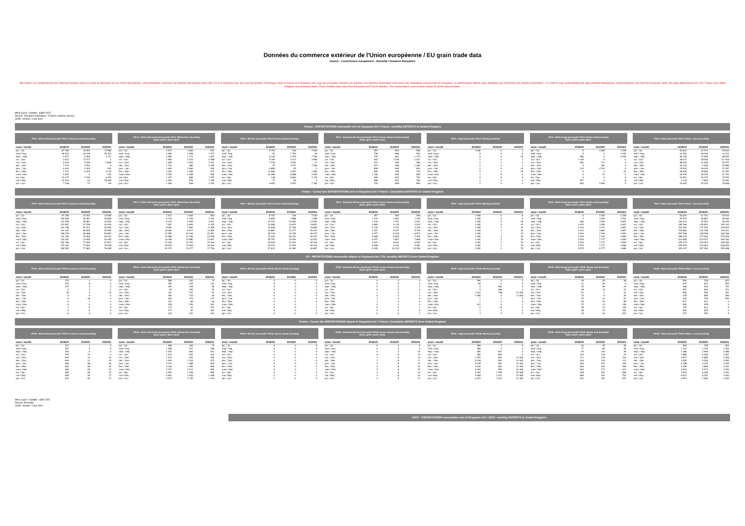Données du commerce extérieur de l'Union européenne / EU grain trade data
Source : Commission européenne - Eurostat / Douanes françaises
Afin d'aider à la compréhension des données fournies suite à la sortie du Royaume-Uni de l'Union Européenne, sont présentées ci-dessous les données d'échanges entre l'UE (27) et le Royaume-Uni, ainsi que les données d'échanges entre la France et le Royaume-Uni, pour les principales céréales (en volume). Ces données mensuelles sont issues des statistiques européennes et françaises. La nomenclature utilisée reste identique pour l'ensemble des données présentées. // In order to help understanding the data provided following the United Kingdom's exit from the European Union, the trade data between EU (27), France and United Kingdom are presented below. These monthly data come from European and French statistics. The nomenclature used remains similar for all the data provided.
Mise à jour / Update : juillet 2021
Source: Douanes françaises / French customs service
Unité : tonnes / Unit: tons
France : EXPORTATIONS mensuelle vers le Royaume-Uni / France: monthly EXPORTS to United Kingdom
| FR-X : Blé tendre (mensuel) / FR-X: Common wheat (monthly) | | | |
| --- | --- | --- | --- |
| mois / month | 2018/19 | 2019/20 | 2020/21 |
| juil. / Jul. | 67 199 | 15 263 | 14 580 |
| août / Aug. | 39 619 | 18 118 | 25 303 |
| sept. / Sep. | 5 677 | 6 300 | 4 117 |
| oct. / Oct. | 3 412 | 17 577 | 1 |
| nov. / Nov. | 9 253 | 5 533 | 6 695 |
| déc. / Dec. | 7 274 | 3 292 | 0 |
| janv. / Jan. | 6 944 | 2 403 | 201 |
| févr. / Feb. | 2 774 | 6 423 | 3 134 |
| mars / Mar. | 3 507 | 0 | 152 |
| avr. / Apr. | 10 127 | 2 100 | 3 425 |
| mai / May | 21 323 | 53 | 18 399 |
| juin / Jun. | 7 448 | 21 | 93 |
| FR-X : Farine blé tendre (mensuel) / FR-X: Wheat flour (monthly) équiv. grain / grain equiv. | | | |
| --- | --- | --- | --- |
| mois / month | 2018/19 | 2019/20 | 2020/21 |
| juil. / Jul. | 1 917 | 1 600 | 954 |
| août / Aug. | 1 826 | 1 508 | 1 227 |
| sept. / Sep. | 1 699 | 1 712 | 1 467 |
| oct. / Oct. | 1 965 | 1 073 | 2 508 |
| nov. / Nov. | 1 648 | 1 004 | 3 241 |
| déc. / Dec. | 1 710 | 980 | 2 435 |
| janv. / Jan. | 1 690 | 1 669 | 530 |
| févr. / Feb. | 1 633 | 1 050 | 577 |
| mars / Mar. | 2 250 | 1 489 | 969 |
| avr. / Apr. | 1 197 | 866 | 1 257 |
| mai / May | 1 578 | 878 | 1 180 |
| juin / Jun. | 1 260 | 848 | 1 375 |
| FR-X : Blé dur (mensuel) / FR-X: Durum wheat (monthly) | | | |
| --- | --- | --- | --- |
| mois / month | 2018/19 | 2019/20 | 2020/21 |
| juil. / Jul. | 6 753 | 106 | 7 032 |
| août / Aug. | 53 | 7 782 | 26 |
| sept. / Sep. | 4 105 | 2 379 | 7 783 |
| oct. / Oct. | 3 169 | 3 413 | 3 996 |
| nov. / Nov. | 7 726 | 4 032 | 47 |
| déc. / Dec. | 79 | 4 471 | 7 283 |
| janv. / Jan. | 3 859 | 52 | 0 |
| févr. / Feb. | 11 683 | 4 002 | 4 280 |
| mars / Mar. | 16 368 | 8 088 | 4 400 |
| avr. / Apr. | 138 | 6 684 | 4 176 |
| mai / May | 77 | 29 | 0 |
| juin / Jun. | 3 600 | 3 267 | 7 794 |
| FR-X : Semoule blé dur (mensuel) / FR-X: Durum wheat meal (monthly) équiv. grain / grain equiv. | | | |
| --- | --- | --- | --- |
| mois / month | 2018/19 | 2019/20 | 2020/21 |
| juil. / Jul. | 657 | 820 | 556 |
| août / Aug. | 758 | 880 | 593 |
| sept. / Sep. | 725 | 891 | 1 173 |
| oct. / Oct. | 843 | 1 335 | 1 221 |
| nov. / Nov. | 757 | 625 | 936 |
| déc. / Dec. | 571 | 596 | 1 284 |
| janv. / Jan. | 656 | 846 | 810 |
| févr. / Feb. | 660 | 769 | 720 |
| mars / Mar. | 1 108 | 845 | 605 |
| avr. / Apr. | 650 | 815 | 734 |
| mai / May | 858 | 691 | 749 |
| juin / Jun. | 720 | 800 | 960 |
| FR-X : Orge (mensuel) / FR-X: Barley (monthly) | | | |
| --- | --- | --- | --- |
| mois / month | 2018/19 | 2019/20 | 2020/21 |
| juil. / Jul. | 4 180 | 0 | 0 |
| août / Aug. | 0 | 0 | 0 |
| sept. / Sep. | 0 | 0 | 29 |
| oct. / Oct. | 0 | 0 | 1 |
| nov. / Nov. | 0 | 1 | 0 |
| déc. / Dec. | 0 | 0 | 1 |
| janv. / Jan. | 0 | 0 | 15 |
| févr. / Feb. | 0 | 1 | 32 |
| mars / Mar. | 1 | 0 | 0 |
| avr. / Apr. | 0 | 0 | 0 |
| mai / May | 1 | 0 | 0 |
| juin / Jun. | 0 | 0 | 0 |
| FR-X : Malt d'orge (mensuel) / FR-X: Barley malt (monthly) équiv. grain / grain equiv. | | | |
| --- | --- | --- | --- |
| mois / month | 2018/19 | 2019/20 | 2020/21 |
| juil. / Jul. | 0 | 4 200 | 1 228 |
| août / Aug. | 0 | 0 | 1 032 |
| sept. / Sep. | 466 | 0 | 2 406 |
| oct. / Oct. | 1 156 | 0 | 0 |
| nov. / Nov. | 482 | 171 | 0 |
| déc. / Dec. | 0 | 491 | 0 |
| janv. / Jan. | 412 | 2 241 | 0 |
| févr. / Feb. | 0 | 0 | 22 |
| mars / Mar. | 0 | 74 | 0 |
| avr. / Apr. | 0 | 0 | 0 |
| mai / May | 457 | 0 | 8 |
| juin / Jun. | 602 | 2 600 | 0 |
| FR-X : Maïs (mensuel) / FR-X: Maize - Corn (monthly) | | | |
| --- | --- | --- | --- |
| mois / month | 2018/19 | 2019/20 | 2020/21 |
| juil. / Jul. | 53 623 | 21 701 | 25 542 |
| août / Aug. | 44 351 | 18 196 | 14 122 |
| sept. / Sep. | 36 239 | 27 656 | 38 535 |
| oct. / Oct. | 48 047 | 38 048 | 117 246 |
| nov. / Nov. | 38 445 | 21 609 | 25 477 |
| déc. / Dec. | 23 175 | 4 648 | 23 989 |
| janv. / Jan. | 23 918 | 26 440 | 17 357 |
| févr. / Feb. | 28 635 | 18 684 | 12 761 |
| mars / Mar. | 18 225 | 36 245 | 21 754 |
| avr. / Apr. | 10 621 | 20 737 | 23 752 |
| mai / May | 4 243 | 7 800 | 16 284 |
| juin / Jun. | 23 925 | 15 233 | 19 838 |
France : Cumul des EXPORTATIONS vers le Royaume-Uni / France: Cumulative EXPORTS to United Kingdom
| FR-X : Blé tendre (mensuel) / FR-X: Common wheat (monthly) | | | |
| --- | --- | --- | --- |
| mois / month | 2018/19 | 2019/20 | 2020/21 |
| juil. / Jul. | 67 199 | 15 263 | 14 580 |
| août / Aug. | 106 818 | 33 381 | 39 883 |
| sept. / Sep. | 112 495 | 39 681 | 44 000 |
| oct. / Oct. | 115 907 | 57 258 | 44 000 |
| nov. / Nov. | 124 158 | 62 791 | 50 695 |
| déc. / Dec. | 131 432 | 66 083 | 50 695 |
| janv. / Jan. | 138 376 | 68 486 | 50 897 |
| févr. / Feb. | 141 150 | 74 909 | 54 031 |
| mars / Mar. | 144 657 | 74 909 | 54 182 |
| avr. / Apr. | 154 784 | 77 009 | 57 607 |
| mai / May | 176 107 | 77 062 | 76 006 |
| juin / Jun. | 183 555 | 77 083 | 76 099 |
| FR-X : Farine blé tendre (mensuel) / FR-X: Wheat flour (monthly) équiv. grain / grain equiv. | | | |
| --- | --- | --- | --- |
| mois / month | 2018/19 | 2019/20 | 2020/21 |
| juil. / Jul. | 1 917 | 1 600 | 954 |
| août / Aug. | 3 743 | 3 108 | 2 181 |
| sept. / Sep. | 5 442 | 4 820 | 3 647 |
| oct. / Oct. | 7 307 | 5 893 | 6 155 |
| nov. / Nov. | 8 955 | 7 697 | 9 396 |
| déc. / Dec. | 10 665 | 8 677 | 11 830 |
| janv. / Jan. | 12 355 | 10 346 | 12 361 |
| févr. / Feb. | 13 988 | 11 396 | 12 938 |
| mars / Mar. | 16 238 | 12 885 | 13 907 |
| avr. / Apr. | 17 435 | 13 751 | 15 164 |
| mai / May | 19 013 | 14 629 | 16 344 |
| juin / Jun. | 20 273 | 15 477 | 17 718 |
| FR-X : Blé dur (mensuel) / FR-X: Durum wheat (monthly) | | | |
| --- | --- | --- | --- |
| mois / month | 2018/19 | 2019/20 | 2020/21 |
| juil. / Jul. | 6 753 | 106 | 7 032 |
| août / Aug. | 6 806 | 7 888 | 7 058 |
| sept. / Sep. | 10 911 | 10 261 | 14 841 |
| oct. / Oct. | 14 080 | 13 674 | 18 837 |
| nov. / Nov. | 21 806 | 17 706 | 18 884 |
| déc. / Dec. | 21 887 | 22 177 | 26 247 |
| janv. / Jan. | 25 746 | 22 229 | 26 247 |
| févr. / Feb. | 37 429 | 26 231 | 30 527 |
| mars / Mar. | 53 797 | 34 320 | 34 927 |
| avr. / Apr. | 53 936 | 41 004 | 39 103 |
| mai / May | 54 013 | 41 033 | 39 103 |
| juin / Jun. | 57 613 | 44 300 | 46 897 |
| FR-X : Semoule blé dur (mensuel) / FR-X: Durum wheat meal (monthly) équiv. grain / grain equiv. | | | |
| --- | --- | --- | --- |
| mois / month | 2018/19 | 2019/20 | 2020/21 |
| juil. / Jul. | 657 | 820 | 556 |
| août / Aug. | 1 415 | 1 900 | 1 149 |
| sept. / Sep. | 2 140 | 2 791 | 2 321 |
| oct. / Oct. | 2 983 | 4 126 | 3 542 |
| nov. / Nov. | 3 740 | 4 751 | 4 478 |
| déc. / Dec. | 4 321 | 5 347 | 5 762 |
| janv. / Jan. | 4 977 | 6 193 | 6 572 |
| févr. / Feb. | 5 069 | 6 962 | 7 292 |
| mars / Mar. | 6 977 | 7 807 | 7 898 |
| avr. / Apr. | 7 627 | 8 622 | 8 632 |
| mai / May | 8 485 | 9 313 | 9 381 |
| juin / Jun. | 9 205 | 10 113 | 10 340 |
| FR-X : Orge (mensuel) / FR-X: Barley (monthly) | | | |
| --- | --- | --- | --- |
| mois / month | 2018/19 | 2019/20 | 2020/21 |
| juil. / Jul. | 4 180 | 0 | 0 |
| août / Aug. | 4 180 | 0 | 0 |
| sept. / Sep. | 4 180 | 0 | 30 |
| oct. / Oct. | 4 180 | 0 | 31 |
| nov. / Nov. | 4 180 | 1 | 31 |
| déc. / Dec. | 4 180 | 1 | 32 |
| janv. / Jan. | 4 180 | 1 | 47 |
| févr. / Feb. | 4 180 | 2 | 79 |
| mars / Mar. | 4 181 | 2 | 79 |
| avr. / Apr. | 4 181 | 2 | 79 |
| mai / May | 4 182 | 2 | 79 |
| juin / Jun. | 4 182 | 2 | 79 |
| FR-X : Malt d'orge (mensuel) / FR-X: Barley malt (monthly) équiv. grain / grain equiv. | | | |
| --- | --- | --- | --- |
| mois / month | 2018/19 | 2019/20 | 2020/21 |
| juil. / Jul. | 0 | 4 200 | 1 228 |
| août / Aug. | 0 | 4 200 | 2 262 |
| sept. / Sep. | 466 | 4 200 | 4 667 |
| oct. / Oct. | 1 622 | 4 200 | 4 667 |
| nov. / Nov. | 2 104 | 4 371 | 4 667 |
| déc. / Dec. | 2 104 | 4 862 | 4 667 |
| janv. / Jan. | 2 516 | 7 103 | 4 667 |
| févr. / Feb. | 2 516 | 7 103 | 4 690 |
| mars / Mar. | 2 516 | 7 177 | 4 690 |
| avr. / Apr. | 2 516 | 7 177 | 4 690 |
| mai / May | 2 973 | 7 177 | 4 698 |
| juin / Jun. | 3 575 | 9 777 | 4 698 |
| FR-X : Maïs (mensuel) / FR-X: Maize - Corn (monthly) | | | |
| --- | --- | --- | --- |
| mois / month | 2018/19 | 2019/20 | 2020/21 |
| juil. / Jul. | 53 623 | 21 701 | 25 542 |
| août / Aug. | 97 974 | 39 897 | 39 664 |
| sept. / Sep. | 134 213 | 67 553 | 78 199 |
| oct. / Oct. | 182 260 | 105 601 | 195 445 |
| nov. / Nov. | 220 705 | 127 510 | 220 922 |
| déc. / Dec. | 243 880 | 132 158 | 244 911 |
| janv. / Jan. | 267 798 | 158 598 | 262 268 |
| févr. / Feb. | 296 433 | 177 282 | 275 029 |
| mars / Mar. | 314 658 | 213 527 | 296 783 |
| avr. / Apr. | 325 279 | 234 264 | 320 535 |
| mai / May | 329 522 | 242 064 | 336 820 |
| juin / Jun. | 353 447 | 257 296 | 355 658 |
FR : IMPORTATIONS mensuelles depuis le Royaume-Uni / FR: monthly IMPORTS from United Kingdom
| FR-M : Blé tendre (mensuel) / FR-M: Common wheat (monthly) | | | |
| --- | --- | --- | --- |
| mois / month | 2018/19 | 2019/20 | 2020/21 |
| juil. / Jul. | 374 | 1 | 0 |
| août / Aug. | 223 | 8 | 0 |
| sept. / Sep. | 197 | 0 | 0 |
| oct. / Oct. | 3 | 3 | 2 |
| nov. / Nov. | 30 | 0 | 22 |
| déc. / Dec. | 0 | 0 | 0 |
| janv. / Jan. | 0 | 46 | 2 |
| févr. / Feb. | 6 | 7 | 0 |
| mars / Mar. | 0 | 0 | 0 |
| avr. / Apr. | 7 | 0 | 0 |
| mai / May | 0 | 0 | 0 |
| juin / Jun. | 8 | 0 | 0 |
| FR-M : Farine blé tendre (mensuel) / FR-M: Wheat flour (monthly) équiv. grain / grain equiv. | | | |
| --- | --- | --- | --- |
| mois / month | 2018/19 | 2019/20 | 2020/21 |
| juil. / Jul. | 568 | 193 | 74 |
| août / Aug. | 700 | 234 | 112 |
| sept. / Sep. | 252 | 233 | 56 |
| oct. / Oct. | 93 | 155 | 92 |
| nov. / Nov. | 131 | 127 | 92 |
| déc. / Dec. | 166 | 174 | 46 |
| janv. / Jan. | 164 | 172 | 127 |
| févr. / Feb. | 244 | 68 | 96 |
| mars / Mar. | 159 | 156 | 181 |
| avr. / Apr. | 177 | 34 | 122 |
| mai / May | 177 | 87 | 187 |
| juin / Jun. | 142 | 102 | 234 |
| FR-M : Blé dur (mensuel) / FR-M: Durum wheat (monthly) | | | |
| --- | --- | --- | --- |
| mois / month | 2018/19 | 2019/20 | 2020/21 |
| juil. / Jul. | 0 | 0 | 0 |
| août / Aug. | 0 | 0 | 0 |
| sept. / Sep. | 0 | 0 | 0 |
| oct. / Oct. | 0 | 0 | 0 |
| nov. / Nov. | 0 | 0 | 0 |
| déc. / Dec. | 0 | 0 | 0 |
| janv. / Jan. | 0 | 0 | 0 |
| févr. / Feb. | 0 | 0 | 0 |
| mars / Mar. | 0 | 0 | 1 |
| avr. / Apr. | 0 | 0 | 2 |
| mai / May | 0 | 0 | 2 |
| juin / Jun. | 0 | 0 | 0 |
| FR-M : Semoule blé dur (mensuel) / FR-M: Durum wheat meal (monthly) équiv. grain / grain equiv. | | | |
| --- | --- | --- | --- |
| mois / month | 2018/19 | 2019/20 | 2020/21 |
| juil. / Jul. | 0 | 3 | 0 |
| août / Aug. | 0 | 0 | 3 |
| sept. / Sep. | 0 | 0 | 7 |
| oct. / Oct. | 0 | 5 | 3 |
| nov. / Nov. | 1 | 0 | 1 |
| déc. / Dec. | 0 | 0 | 4 |
| janv. / Jan. | 1 | 0 | 0 |
| févr. / Feb. | 1 | 0 | 6 |
| mars / Mar. | 0 | 0 | 0 |
| avr. / Apr. | 0 | 0 | 1 |
| mai / May | 0 | 0 | 0 |
| juin / Jun. | 0 | 0 | 2 |
| FR-M : Orge (mensuel) / FR-M: Barley (monthly) | | | |
| --- | --- | --- | --- |
| mois / month | 2018/19 | 2019/20 | 2020/21 |
| juil. / Jul. | 396 | 2 | 0 |
| août / Aug. | 84 | 0 | 0 |
| sept. / Sep. | 0 | 565 | 0 |
| oct. / Oct. | 0 | 286 | 0 |
| nov. / Nov. | 4 312 | 138 | 13 183 |
| déc. / Dec. | 4 356 | 0 | 11 000 |
| janv. / Jan. | 1 | 1 | 0 |
| févr. / Feb. | 1 | 0 | 0 |
| mars / Mar. | 312 | 0 | 1 |
| avr. / Apr. | 5 | 13 | 1 |
| mai / May | 1 | 7 | 0 |
| juin / Jun. | 4 | 0 | 0 |
| FR-M : Malt d'orge (mensuel) / FR-M: Barley malt (monthly) équiv. grain / grain equiv. | | | |
| --- | --- | --- | --- |
| mois / month | 2018/19 | 2019/20 | 2020/21 |
| juil. / Jul. | 36 | 35 | 28 |
| août / Aug. | 41 | 33 | 8 |
| sept. / Sep. | 15 | 36 | 23 |
| oct. / Oct. | 28 | 12 | 15 |
| nov. / Nov. | 51 | 7 | 41 |
| déc. / Dec. | 13 | 9 | 26 |
| janv. / Jan. | 79 | 21 | 52 |
| févr. / Feb. | 20 | 10 | 89 |
| mars / Mar. | 37 | 14 | 139 |
| avr. / Apr. | 28 | 14 | 129 |
| mai / May | 38 | 12 | 152 |
| juin / Jun. | 15 | 19 | 267 |
| FR-M : Maïs (mensuel) / FR-M: Maize - Corn (monthly) | | | |
| --- | --- | --- | --- |
| mois / month | 2018/19 | 2019/20 | 2020/21 |
| juil. / Jul. | 562 | 478 | 824 |
| août / Aug. | 540 | 651 | 530 |
| sept. / Sep. | 386 | 540 | 732 |
| oct. / Oct. | 397 | 600 | 741 |
| nov. / Nov. | 992 | 590 | 531 |
| déc. / Dec. | 478 | 680 | 560 |
| janv. / Jan. | 433 | 736 | 504 |
| févr. / Feb. | 571 | 621 | 0 |
| mars / Mar. | 565 | 678 | 0 |
| avr. / Apr. | 479 | 611 | 0 |
| mai / May | 624 | 602 | 0 |
| juin / Jun. | 570 | 782 | 0 |
France : Cumul des IMPORTATIONS depuis le Royaume-Uni / France: Cumulative IMPORTS from United Kingdom
| FR-M : Blé tendre (mensuel) / FR-M: Common wheat (monthly) | | | |
| --- | --- | --- | --- |
| mois / month | 2018/19 | 2019/20 | 2020/21 |
| juil. / Jul. | 374 | 1 | 0 |
| août / Aug. | 597 | 9 | 0 |
| sept. / Sep. | 794 | 9 | 0 |
| oct. / Oct. | 797 | 12 | 3 |
| nov. / Nov. | 827 | 12 | 24 |
| déc. / Dec. | 826 | 12 | 24 |
| janv. / Jan. | 826 | 58 | 26 |
| févr. / Feb. | 832 | 65 | 26 |
| mars / Mar. | 832 | 65 | 27 |
| avr. / Apr. | 839 | 65 | 27 |
| mai / May | 839 | 65 | 27 |
| juin / Jun. | 847 | 65 | 27 |
| FR-M : Farine blé tendre (mensuel) / FR-M: Wheat flour (monthly) équiv. grain / grain equiv. | | | |
| --- | --- | --- | --- |
| mois / month | 2018/19 | 2019/20 | 2020/21 |
| juil. / Jul. | 568 | 193 | 74 |
| août / Aug. | 1 268 | 427 | 186 |
| sept. / Sep. | 1 520 | 660 | 241 |
| oct. / Oct. | 1 613 | 815 | 334 |
| nov. / Nov. | 1 744 | 942 | 426 |
| déc. / Dec. | 1 910 | 1 116 | 472 |
| janv. / Jan. | 2 074 | 1 288 | 600 |
| févr. / Feb. | 2 318 | 1 356 | 696 |
| mars / Mar. | 2 477 | 1 512 | 876 |
| avr. / Apr. | 2 654 | 1 546 | 999 |
| mai / May | 2 831 | 1 633 | 1 185 |
| juin / Jun. | 2 973 | 1 735 | 1 419 |
| FR-M : Blé dur (mensuel) / FR-M: Durum wheat (monthly) | | | |
| --- | --- | --- | --- |
| mois / month | 2018/19 | 2019/20 | 2020/21 |
| juil. / Jul. | 0 | 0 | 0 |
| août / Aug. | 0 | 0 | 0 |
| sept. / Sep. | 0 | 0 | 0 |
| oct. / Oct. | 0 | 0 | 0 |
| nov. / Nov. | 0 | 0 | 0 |
| déc. / Dec. | 0 | 0 | 0 |
| janv. / Jan. | 0 | 0 | 0 |
| févr. / Feb. | 0 | 0 | 0 |
| mars / Mar. | 0 | 0 | 1 |
| avr. / Apr. | 0 | 0 | 3 |
| mai / May | 0 | 0 | 5 |
| juin / Jun. | 0 | 0 | 5 |
| FR-M : Semoule blé dur (mensuel) / FR-M: Durum wheat meal (monthly) équiv. grain / grain equiv. | | | |
| --- | --- | --- | --- |
| mois / month | 2018/19 | 2019/20 | 2020/21 |
| juil. / Jul. | 0 | 3 | 0 |
| août / Aug. | 0 | 3 | 3 |
| sept. / Sep. | 0 | 3 | 10 |
| oct. / Oct. | 0 | 8 | 13 |
| nov. / Nov. | 1 | 8 | 14 |
| déc. / Dec. | 1 | 8 | 17 |
| janv. / Jan. | 2 | 8 | 17 |
| févr. / Feb. | 3 | 8 | 23 |
| mars / Mar. | 3 | 8 | 23 |
| avr. / Apr. | 3 | 8 | 24 |
| mai / May | 3 | 8 | 24 |
| juin / Jun. | 3 | 8 | 27 |
| FR-M : Orge (mensuel) / FR-M: Barley (monthly) | | | |
| --- | --- | --- | --- |
| mois / month | 2018/19 | 2019/20 | 2020/21 |
| juil. / Jul. | 396 | 2 | 0 |
| août / Aug. | 480 | 2 | 0 |
| sept. / Sep. | 480 | 567 | 0 |
| oct. / Oct. | 480 | 853 | 0 |
| nov. / Nov. | 4 792 | 991 | 13 183 |
| déc. / Dec. | 9 148 | 991 | 24 183 |
| janv. / Jan. | 9 149 | 992 | 24 183 |
| févr. / Feb. | 9 150 | 992 | 24 183 |
| mars / Mar. | 9 462 | 992 | 24 184 |
| avr. / Apr. | 9 467 | 1 005 | 24 185 |
| mai / May | 9 468 | 1 012 | 24 185 |
| juin / Jun. | 9 472 | 1 012 | 24 185 |
| FR-M : Malt d'orge (mensuel) / FR-M: Barley malt (monthly) équiv. grain / grain equiv. | | | |
| --- | --- | --- | --- |
| mois / month | 2018/19 | 2019/20 | 2020/21 |
| juil. / Jul. | 36 | 35 | 28 |
| août / Aug. | 77 | 68 | 36 |
| sept. / Sep. | 92 | 104 | 59 |
| oct. / Oct. | 120 | 116 | 74 |
| nov. / Nov. | 171 | 123 | 115 |
| déc. / Dec. | 184 | 132 | 141 |
| janv. / Jan. | 263 | 153 | 194 |
| févr. / Feb. | 283 | 163 | 283 |
| mars / Mar. | 320 | 177 | 421 |
| avr. / Apr. | 348 | 191 | 550 |
| mai / May | 386 | 203 | 702 |
| juin / Jun. | 401 | 222 | 970 |
| FR-M : Maïs (mensuel) / FR-M: Maize - Corn (monthly) | | | |
| --- | --- | --- | --- |
| mois / month | 2018/19 | 2019/20 | 2020/21 |
| juil. / Jul. | 562 | 478 | 824 |
| août / Aug. | 1 102 | 1 129 | 1 354 |
| sept. / Sep. | 1 488 | 1 669 | 2 086 |
| oct. / Oct. | 1 885 | 2 269 | 2 827 |
| nov. / Nov. | 2 877 | 2 859 | 3 358 |
| déc. / Dec. | 3 355 | 3 539 | 3 950 |
| janv. / Jan. | 3 788 | 4 275 | 4 453 |
| févr. / Feb. | 4 359 | 4 896 | 4 454 |
| mars / Mar. | 4 924 | 5 574 | 4 454 |
| avr. / Apr. | 5 403 | 6 185 | 4 454 |
| mai / May | 6 027 | 6 787 | 4 454 |
| juin / Jun. | 6 597 | 7 569 | 4 454 |
Mise à jour / Update : août 2021
Source: Eurostat
Unité : tonnes / Unit: tons
UE27 : EXPORTATIONS mensuelles vers le Royaume-Uni / UE27: monthly EXPORTS to United Kingdom